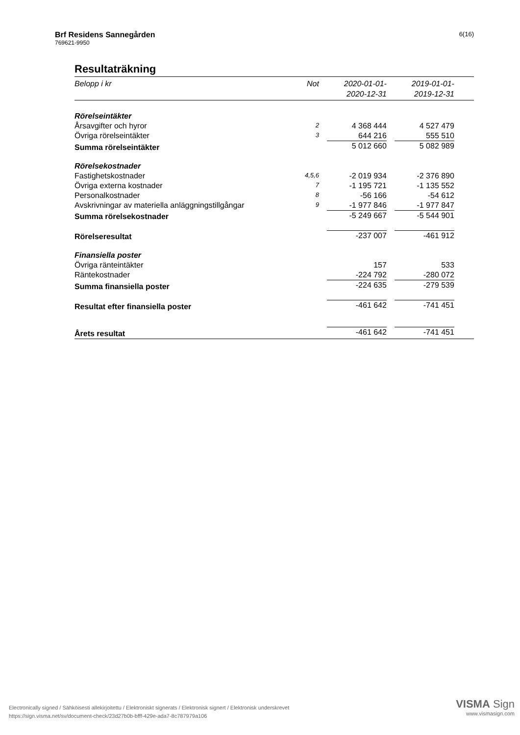Brf Residens Sannegården
769621-9950
6(16)
Resultaträkning
| Belopp i kr | Not | | 2020-01-01- 2020-12-31 | | 2019-01-01- 2019-12-31 | |
| --- | --- | --- | --- | --- | --- | --- |
| Rörelseintäkter | | | | | | |
| Årsavgifter och hyror | 2 | | 4 368 444 | | 4 527 479 | |
| Övriga rörelseintäkter | 3 | | 644 216 | | 555 510 | |
| Summa rörelseintäkter | | | 5 012 660 | | 5 082 989 | |
| Rörelsekostnader | | | | | | |
| Fastighetskostnader | 4,5,6 | | -2 019 934 | | -2 376 890 | |
| Övriga externa kostnader | 7 | | -1 195 721 | | -1 135 552 | |
| Personalkostnader | 8 | | -56 166 | | -54 612 | |
| Avskrivningar av materiella anläggningstillgångar | 9 | | -1 977 846 | | -1 977 847 | |
| Summa rörelsekostnader | | | -5 249 667 | | -5 544 901 | |
| Rörelseresultat | | | -237 007 | | -461 912 | |
| Finansiella poster | | | | | | |
| Övriga ränteintäkter | | | 157 | | 533 | |
| Räntekostnader | | | -224 792 | | -280 072 | |
| Summa finansiella poster | | | -224 635 | | -279 539 | |
| Resultat efter finansiella poster | | | -461 642 | | -741 451 | |
| Årets resultat | | | -461 642 | | -741 451 | |
Electronically signed / Sähköisesti allekirjoitettu / Elektroniskt signerats / Elektronisk signert / Elektronisk underskrevet
https://sign.visma.net/sv/document-check/23d27b0b-bfff-429e-ada7-8c787979a106
VISMA Sign
www.vismasign.com